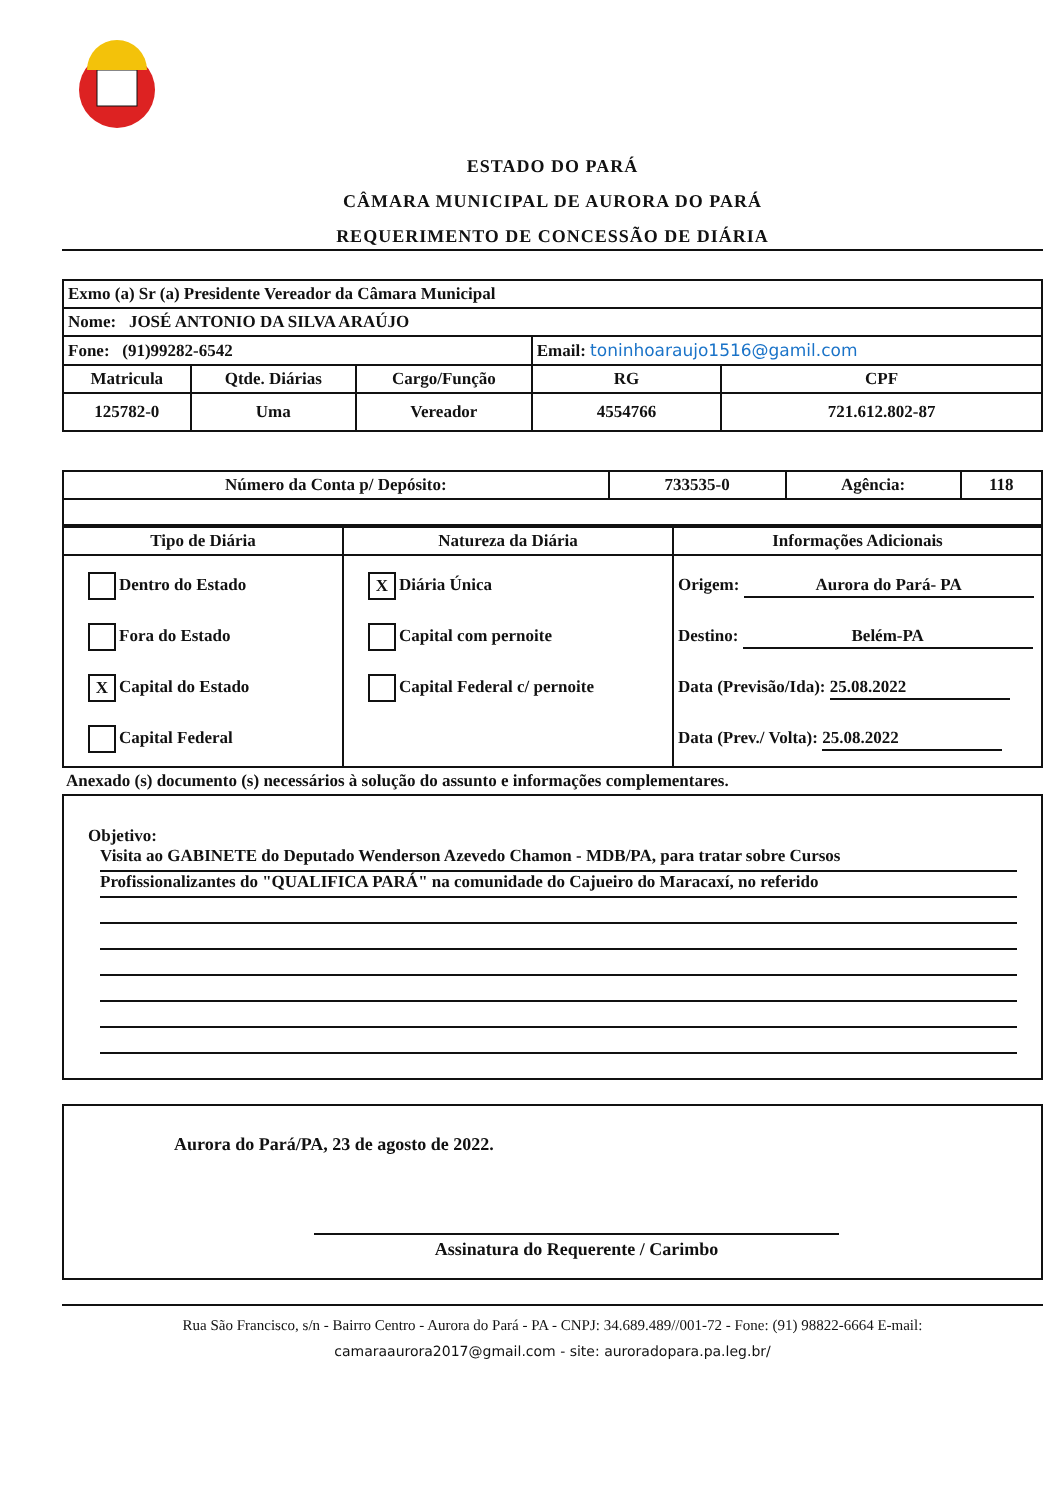ESTADO DO PARÁ
CÂMARA MUNICIPAL DE AURORA DO PARÁ
REQUERIMENTO DE CONCESSÃO DE DIÁRIA
| Exmo (a) Sr (a) Presidente Vereador da Câmara Municipal | | | | |
| Nome: JOSÉ ANTONIO DA SILVA ARAÚJO | | | | |
| Fone: (91)99282-6542 | | | Email: toninhoaraujo1516@gamil.com | |
| Matricula | Qtde. Diárias | Cargo/Função | RG | CPF |
| 125782-0 | Uma | Vereador | 4554766 | 721.612.802-87 |
| Número da Conta p/ Depósito: | 733535-0 | Agência: | 118 |
| Tipo de Diária | Natureza da Diária | Informações Adicionais |
| --- | --- | --- |
| Dentro do Estado Fora do Estado X Capital do Estado Capital Federal | X Diária Única Capital com pernoite Capital Federal c/ pernoite | Origem: Aurora do Pará- PA Destino: Belém-PA Data (Previsão/Ida): 25.08.2022 Data (Prev./ Volta): 25.08.2022 |
Anexado (s) documento (s) necessários à solução do assunto e informações complementares.
Objetivo:
Visita ao GABINETE do Deputado Wenderson Azevedo Chamon - MDB/PA, para tratar sobre Cursos
Profissionalizantes do "QUALIFICA PARÁ" na comunidade do Cajueiro do Maracaxí, no referido
Aurora do Pará/PA, 23 de agosto de 2022.
Assinatura do Requerente / Carimbo
Rua São Francisco, s/n - Bairro Centro - Aurora do Pará - PA - CNPJ: 34.689.489//001-72 - Fone: (91) 98822-6664 E-mail:
camaraaurora2017@gmail.com - site: auroradopara.pa.leg.br/